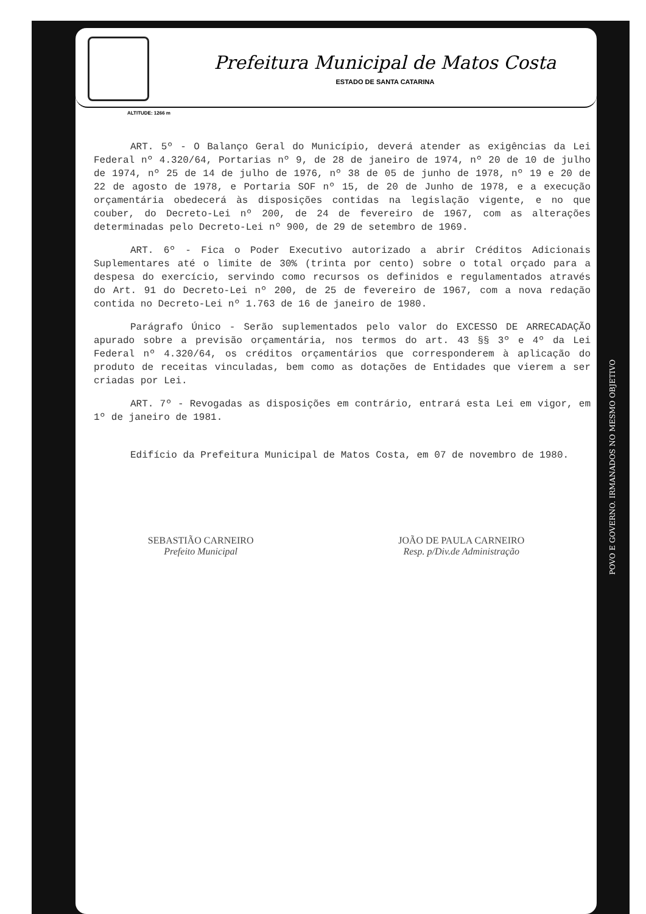Prefeitura Municipal de Matos Costa
ESTADO DE SANTA CATARINA
ALTITUDE: 1266 m
ART. 5º - O Balanço Geral do Município, deverá atender as exigências da Lei Federal nº 4.320/64, Portarias nº 9, de 28 de janeiro de 1974, nº 20 de 10 de julho de 1974, nº 25 de 14 de julho de 1976, nº 38 de 05 de junho de 1978, nº 19 e 20 de 22 de agosto de 1978, e Portaria SOF nº 15, de 20 de Junho de 1978, e a execução orçamentária obedecerá às disposições contidas na legislação vigente, e no que couber, do Decreto-Lei nº 200, de 24 de fevereiro de 1967, com as alterações determinadas pelo Decreto-Lei nº 900, de 29 de setembro de 1969.
ART. 6º - Fica o Poder Executivo autorizado a abrir Créditos Adicionais Suplementares até o limite de 30% (trinta por cento) sobre o total orçado para a despesa do exercício, servindo como recursos os definidos e regulamentados através do Art. 91 do Decreto-Lei nº 200, de 25 de fevereiro de 1967, com a nova redação contida no Decreto-Lei nº 1.763 de 16 de janeiro de 1980.
Parágrafo Único - Serão suplementados pelo valor do EXCESSO DE ARRECADAÇÃO apurado sobre a previsão orçamentária, nos termos do art. 43 §§ 3º e 4º da Lei Federal nº 4.320/64, os créditos orçamentários que corresponderem à aplicação do produto de receitas vinculadas, bem como as dotações de Entidades que vierem a ser criadas por Lei.
ART. 7º - Revogadas as disposições em contrário, entrará esta Lei em vigor, em 1º de janeiro de 1981.
Edifício da Prefeitura Municipal de Matos Costa, em 07 de novembro de 1980.
SEBASTIÃO CARNEIRO
Prefeito Municipal
JOÃO DE PAULA CARNEIRO
Resp. p/Div.de Administração
POVO E GOVERNO. IRMANADOS NO MESMO OBJETIVO